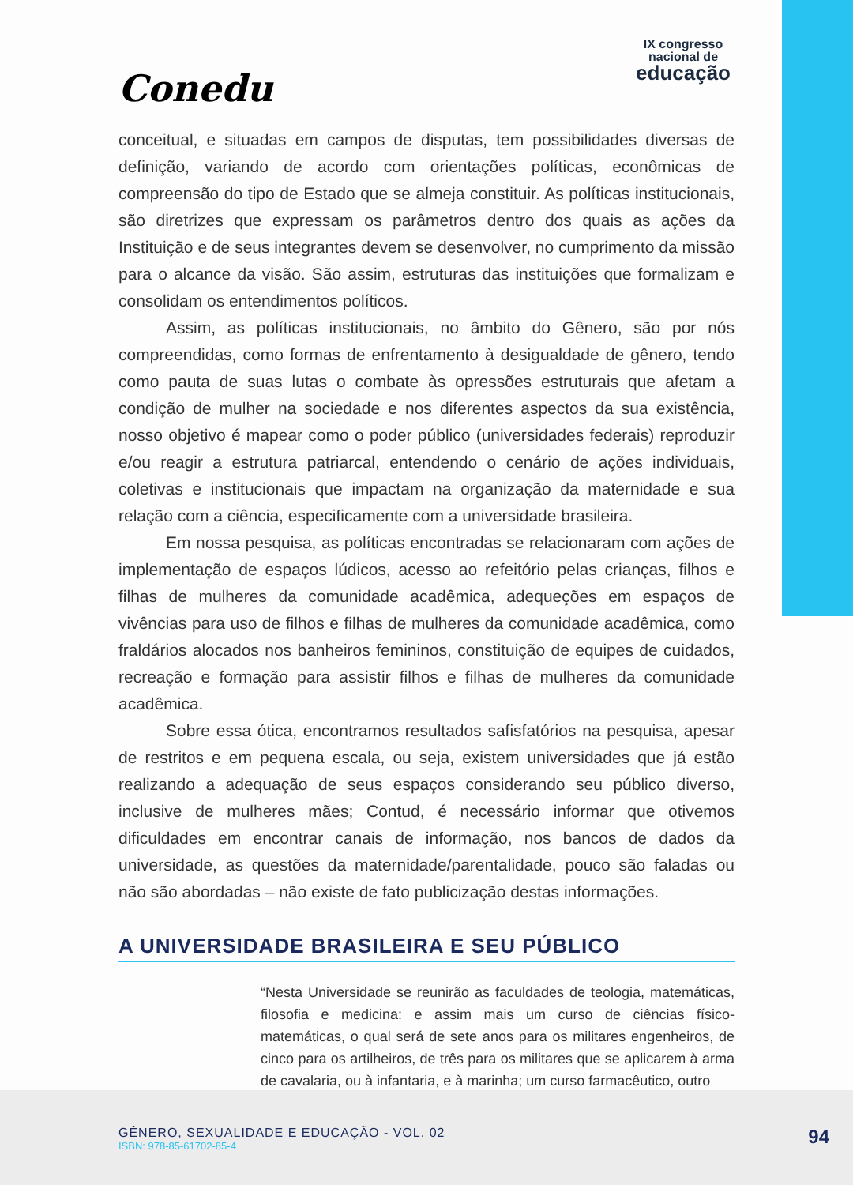Conedu
IX congresso
nacional de
educação
conceitual, e situadas em campos de disputas, tem possibilidades diversas de definição, variando de acordo com orientações políticas, econômicas de compreensão do tipo de Estado que se almeja constituir. As políticas institucionais, são diretrizes que expressam os parâmetros dentro dos quais as ações da Instituição e de seus integrantes devem se desenvolver, no cumprimento da missão para o alcance da visão. São assim, estruturas das instituições que formalizam e consolidam os entendimentos políticos.
Assim, as políticas institucionais, no âmbito do Gênero, são por nós compreendidas, como formas de enfrentamento à desigualdade de gênero, tendo como pauta de suas lutas o combate às opressões estruturais que afetam a condição de mulher na sociedade e nos diferentes aspectos da sua existência, nosso objetivo é mapear como o poder público (universidades federais) reproduzir e/ou reagir a estrutura patriarcal, entendendo o cenário de ações individuais, coletivas e institucionais que impactam na organização da maternidade e sua relação com a ciência, especificamente com a universidade brasileira.
Em nossa pesquisa, as políticas encontradas se relacionaram com ações de implementação de espaços lúdicos, acesso ao refeitório pelas crianças, filhos e filhas de mulheres da comunidade acadêmica, adequeções em espaços de vivências para uso de filhos e filhas de mulheres da comunidade acadêmica, como fraldários alocados nos banheiros femininos, constituição de equipes de cuidados, recreação e formação para assistir filhos e filhas de mulheres da comunidade acadêmica.
Sobre essa ótica, encontramos resultados safisfatórios na pesquisa, apesar de restritos e em pequena escala, ou seja, existem universidades que já estão realizando a adequação de seus espaços considerando seu público diverso, inclusive de mulheres mães; Contud, é necessário informar que otivemos dificuldades em encontrar canais de informação, nos bancos de dados da universidade, as questões da maternidade/parentalidade, pouco são faladas ou não são abordadas – não existe de fato publicização destas informações.
A UNIVERSIDADE BRASILEIRA E SEU PÚBLICO
“Nesta Universidade se reunirão as faculdades de teologia, matemáticas, filosofia e medicina: e assim mais um curso de ciências físico-matemáticas, o qual será de sete anos para os militares engenheiros, de cinco para os artilheiros, de três para os militares que se aplicarem à arma de cavalaria, ou à infantaria, e à marinha; um curso farmacêutico, outro
GÊNERO, SEXUALIDADE E EDUCAÇÃO - VOL. 02
ISBN: 978-85-61702-85-4
94